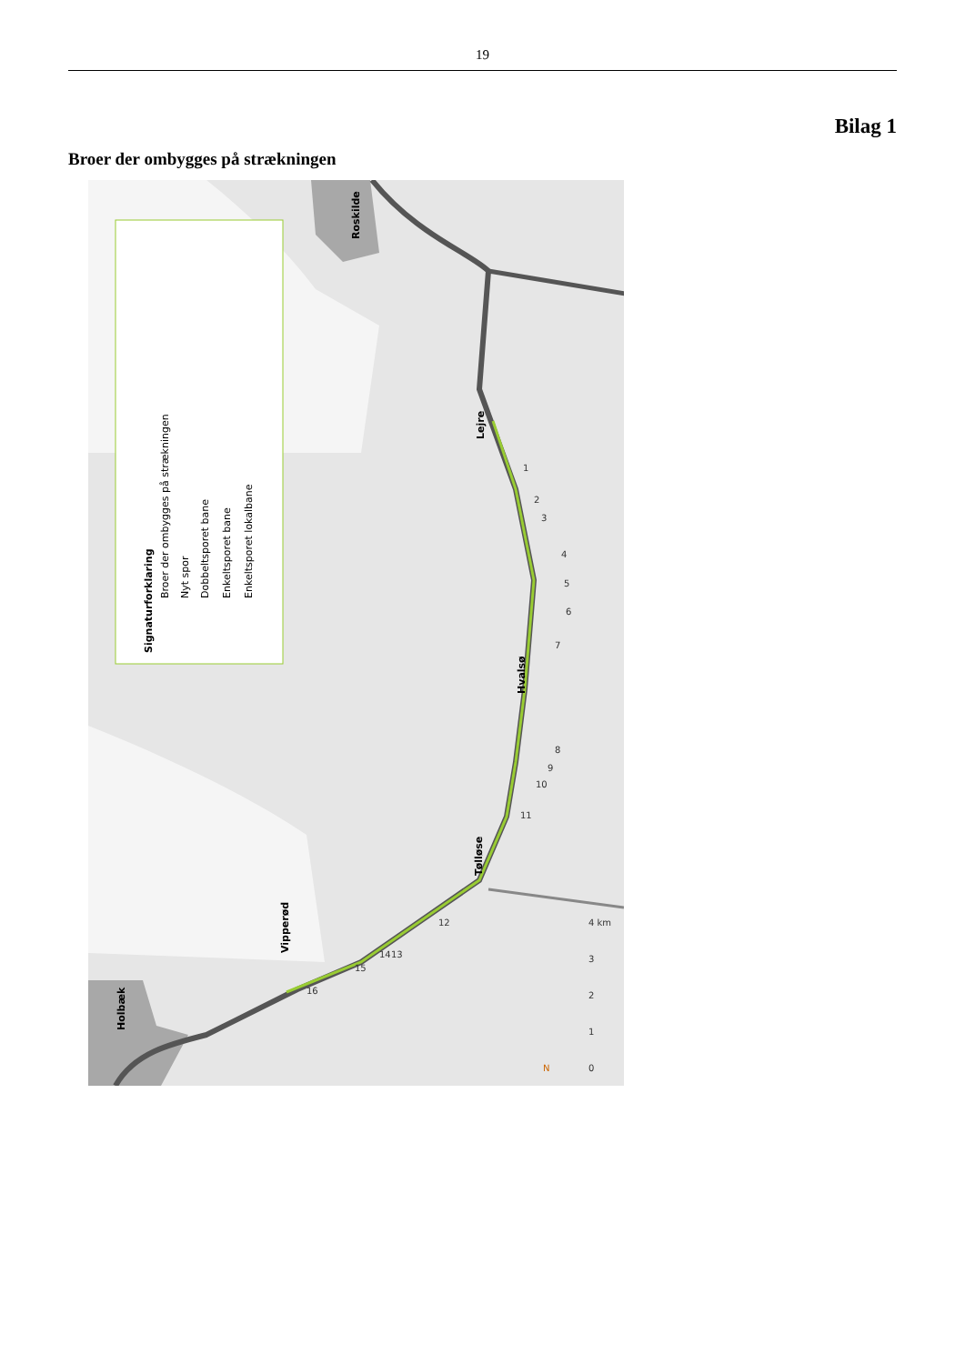19
Bilag 1
Broer der ombygges på strækningen
Signaturforklaring
Broer der ombygges på strækningen
Nyt spor
Dobbeltsporet bane
Enkeltsporet bane
Enkeltsporet lokalbane
Roskilde
Lejre
Hvalsø
Tølløse
Vipperød
Holbæk
1
2
3
4
5
6
7
8
9
10
11
12
13
14
15
16
0
1
2
3
4 km
N